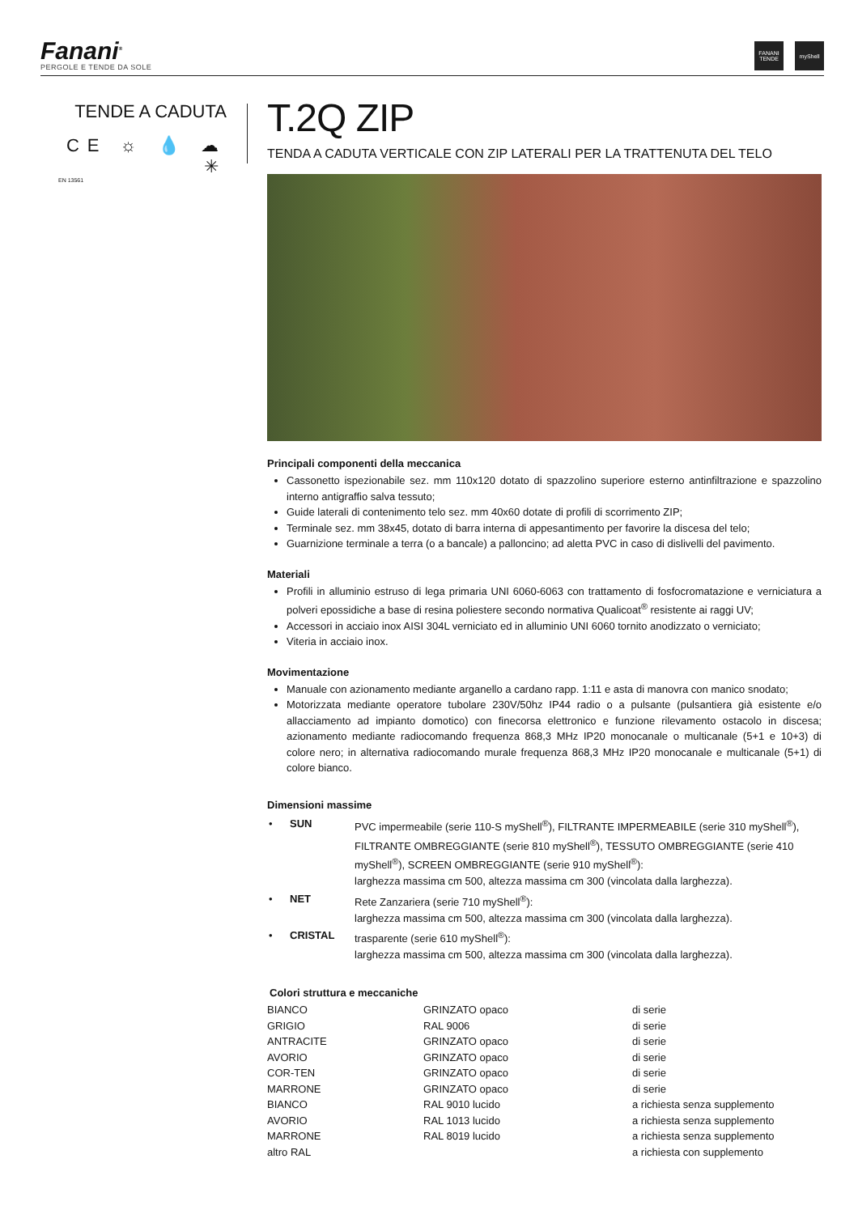Fanani<sup>®</sup>
PERGOLE E TENDE DA SOLE
FANANI TENDE
myShell
TENDE A CADUTA
CE ☼ 💧 ☁ ✳
EN 13561
T.2Q ZIP
TENDA A CADUTA VERTICALE CON ZIP LATERALI PER LA TRATTENUTA DEL TELO
Principali componenti della meccanica
Cassonetto ispezionabile sez. mm 110x120 dotato di spazzolino superiore esterno antinfiltrazione e spazzolino interno antigraffio salva tessuto;
Guide laterali di contenimento telo sez. mm 40x60 dotate di profili di scorrimento ZIP;
Terminale sez. mm 38x45, dotato di barra interna di appesantimento per favorire la discesa del telo;
Guarnizione terminale a terra (o a bancale) a palloncino; ad aletta PVC in caso di dislivelli del pavimento.
Materiali
Profili in alluminio estruso di lega primaria UNI 6060-6063 con trattamento di fosfocromatazione e verniciatura a polveri epossidiche a base di resina poliestere secondo normativa Qualicoat<sup>®</sup> resistente ai raggi UV;
Accessori in acciaio inox AISI 304L verniciato ed in alluminio UNI 6060 tornito anodizzato o verniciato;
Viteria in acciaio inox.
Movimentazione
Manuale con azionamento mediante arganello a cardano rapp. 1:11 e asta di manovra con manico snodato;
Motorizzata mediante operatore tubolare 230V/50hz IP44 radio o a pulsante (pulsantiera già esistente e/o allacciamento ad impianto domotico) con finecorsa elettronico e funzione rilevamento ostacolo in discesa; azionamento mediante radiocomando frequenza 868,3 MHz IP20 monocanale o multicanale (5+1 e 10+3) di colore nero; in alternativa radiocomando murale frequenza 868,3 MHz IP20 monocanale e multicanale (5+1) di colore bianco.
Dimensioni massime
| • | SUN | PVC impermeabile (serie 110-S myShell<sup>®</sup>), FILTRANTE IMPERMEABILE (serie 310 myShell<sup>®</sup>), FILTRANTE OMBREGGIANTE (serie 810 myShell<sup>®</sup>), TESSUTO OMBREGGIANTE (serie 410 myShell<sup>®</sup>), SCREEN OMBREGGIANTE (serie 910 myShell<sup>®</sup>): larghezza massima cm 500, altezza massima cm 300 (vincolata dalla larghezza). |
| • | NET | Rete Zanzariera (serie 710 myShell<sup>®</sup>): larghezza massima cm 500, altezza massima cm 300 (vincolata dalla larghezza). |
| • | CRISTAL | trasparente (serie 610 myShell<sup>®</sup>): larghezza massima cm 500, altezza massima cm 300 (vincolata dalla larghezza). |
Colori struttura e meccaniche
| BIANCO | GRINZATO opaco | di serie |
| GRIGIO | RAL 9006 | di serie |
| ANTRACITE | GRINZATO opaco | di serie |
| AVORIO | GRINZATO opaco | di serie |
| COR-TEN | GRINZATO opaco | di serie |
| MARRONE | GRINZATO opaco | di serie |
| BIANCO | RAL 9010 lucido | a richiesta senza supplemento |
| AVORIO | RAL 1013 lucido | a richiesta senza supplemento |
| MARRONE | RAL 8019 lucido | a richiesta senza supplemento |
| altro RAL | | a richiesta con supplemento |